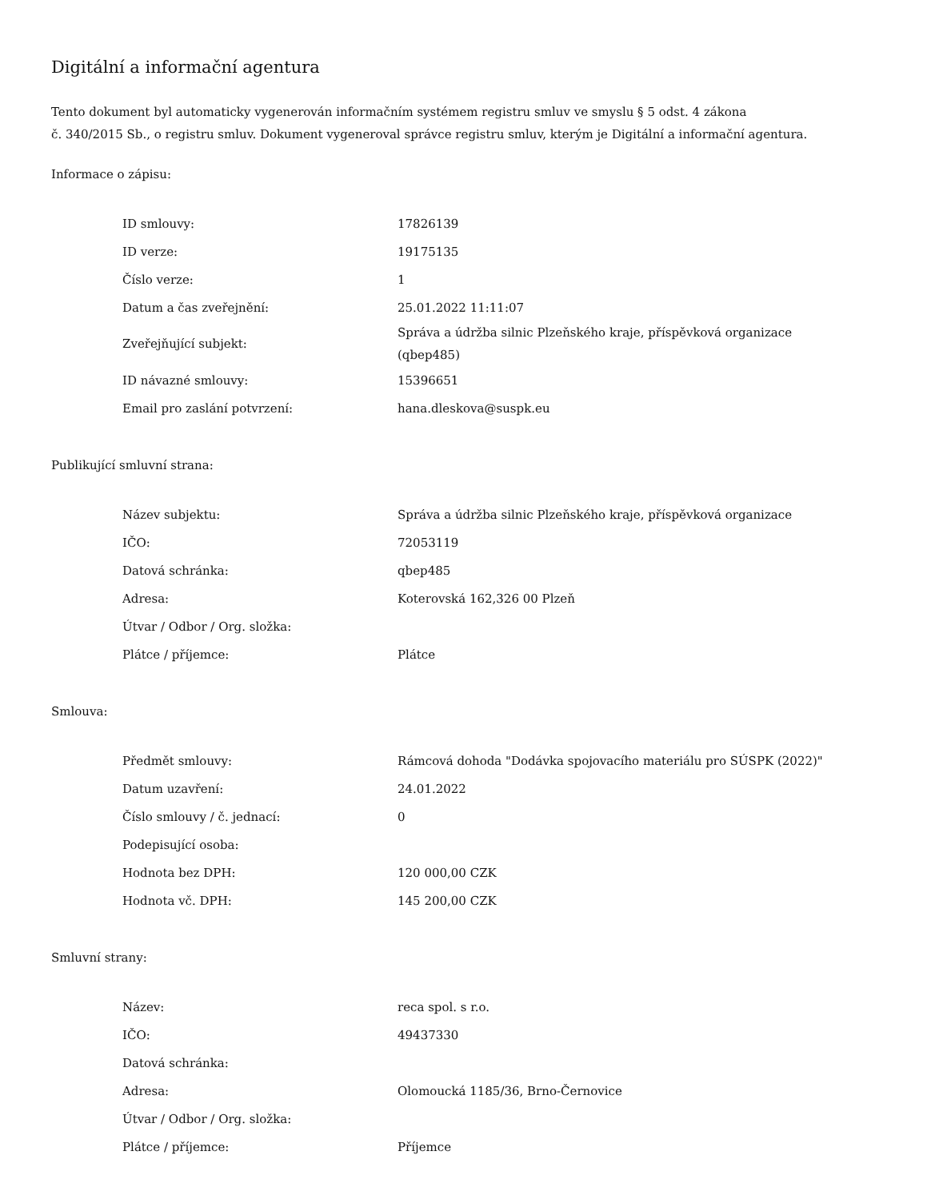Digitální a informační agentura
Tento dokument byl automaticky vygenerován informačním systémem registru smluv ve smyslu § 5 odst. 4 zákona
č. 340/2015 Sb., o registru smluv. Dokument vygeneroval správce registru smluv, kterým je Digitální a informační agentura.
Informace o zápisu:
| ID smlouvy: | 17826139 |
| ID verze: | 19175135 |
| Číslo verze: | 1 |
| Datum a čas zveřejnění: | 25.01.2022 11:11:07 |
| Zveřejňující subjekt: | Správa a údržba silnic Plzeňského kraje, příspěvková organizace (qbep485) |
| ID návazné smlouvy: | 15396651 |
| Email pro zaslání potvrzení: | hana.dleskova@suspk.eu |
Publikující smluvní strana:
| Název subjektu: | Správa a údržba silnic Plzeňského kraje, příspěvková organizace |
| IČO: | 72053119 |
| Datová schránka: | qbep485 |
| Adresa: | Koterovská 162,326 00 Plzeň |
| Útvar / Odbor / Org. složka: | |
| Plátce / příjemce: | Plátce |
Smlouva:
| Předmět smlouvy: | Rámcová dohoda "Dodávka spojovacího materiálu pro SÚSPK (2022)" |
| Datum uzavření: | 24.01.2022 |
| Číslo smlouvy / č. jednací: | 0 |
| Podepisující osoba: | |
| Hodnota bez DPH: | 120 000,00 CZK |
| Hodnota vč. DPH: | 145 200,00 CZK |
Smluvní strany:
| Název: | reca spol. s r.o. |
| IČO: | 49437330 |
| Datová schránka: | |
| Adresa: | Olomoucká 1185/36, Brno-Černovice |
| Útvar / Odbor / Org. složka: | |
| Plátce / příjemce: | Příjemce |